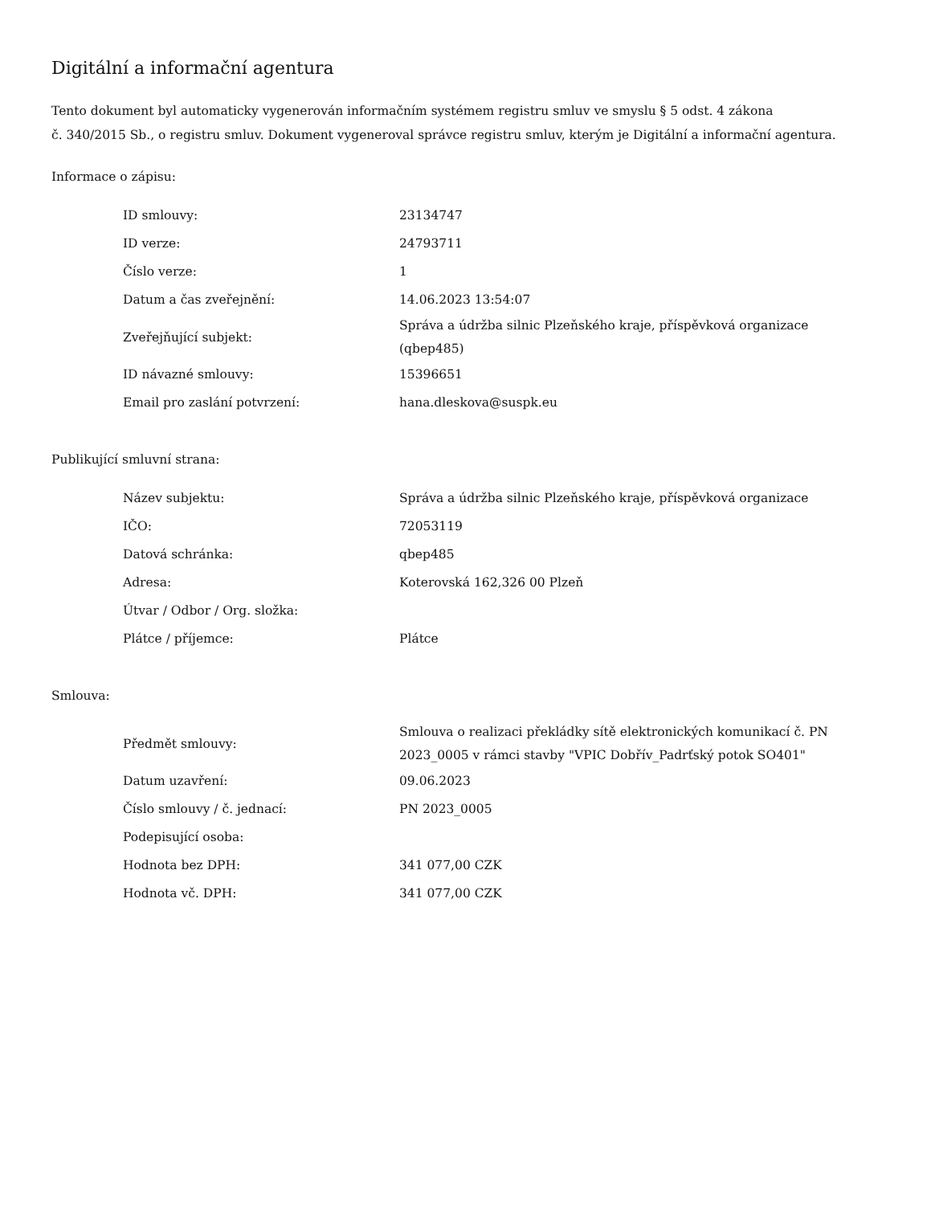Digitální a informační agentura
Tento dokument byl automaticky vygenerován informačním systémem registru smluv ve smyslu § 5 odst. 4 zákona
č. 340/2015 Sb., o registru smluv. Dokument vygeneroval správce registru smluv, kterým je Digitální a informační agentura.
Informace o zápisu:
| ID smlouvy: | 23134747 |
| ID verze: | 24793711 |
| Číslo verze: | 1 |
| Datum a čas zveřejnění: | 14.06.2023 13:54:07 |
| Zveřejňující subjekt: | Správa a údržba silnic Plzeňského kraje, příspěvková organizace (qbep485) |
| ID návazné smlouvy: | 15396651 |
| Email pro zaslání potvrzení: | hana.dleskova@suspk.eu |
Publikující smluvní strana:
| Název subjektu: | Správa a údržba silnic Plzeňského kraje, příspěvková organizace |
| IČO: | 72053119 |
| Datová schránka: | qbep485 |
| Adresa: | Koterovská 162,326 00 Plzeň |
| Útvar / Odbor / Org. složka: | |
| Plátce / příjemce: | Plátce |
Smlouva:
| Předmět smlouvy: | Smlouva o realizaci překládky sítě elektronických komunikací č. PN 2023_0005 v rámci stavby "VPIC Dobřív_Padrťský potok SO401" |
| Datum uzavření: | 09.06.2023 |
| Číslo smlouvy / č. jednací: | PN 2023_0005 |
| Podepisující osoba: | |
| Hodnota bez DPH: | 341 077,00 CZK |
| Hodnota vč. DPH: | 341 077,00 CZK |